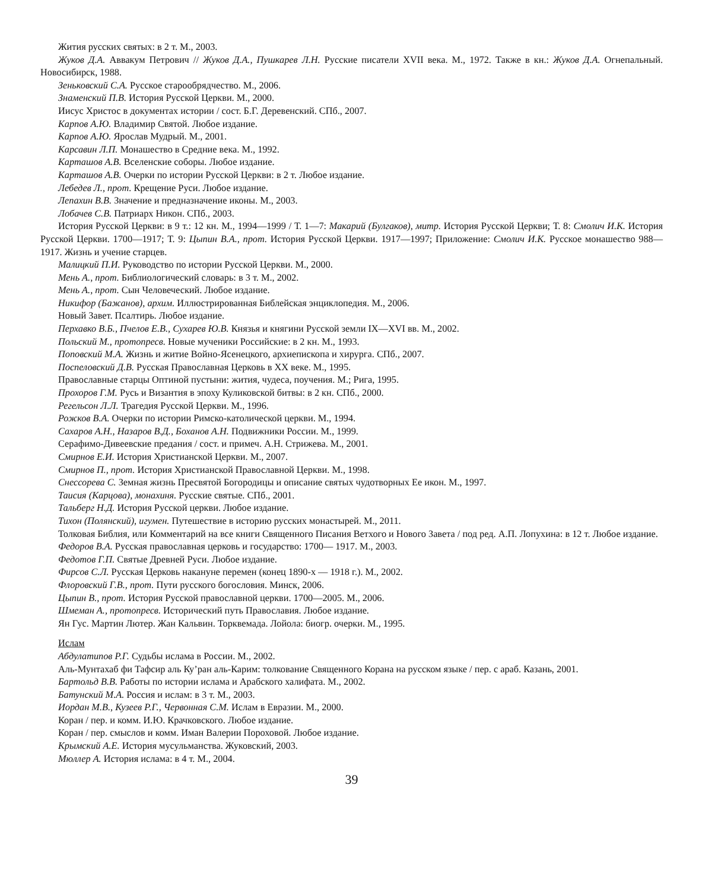Жития русских святых: в 2 т. М., 2003.
Жуков Д.А. Аввакум Петрович // Жуков Д.А., Пушкарев Л.Н. Русские писатели XVII века. М., 1972. Также в кн.: Жуков Д.А. Огнепальный. Новосибирск, 1988.
Зеньковский С.А. Русское старообрядчество. М., 2006.
Знаменский П.В. История Русской Церкви. М., 2000.
Иисус Христос в документах истории / сост. Б.Г. Деревенский. СПб., 2007.
Карпов А.Ю. Владимир Святой. Любое издание.
Карпов А.Ю. Ярослав Мудрый. М., 2001.
Карсавин Л.П. Монашество в Средние века. М., 1992.
Карташов А.В. Вселенские соборы. Любое издание.
Карташов А.В. Очерки по истории Русской Церкви: в 2 т. Любое издание.
Лебедев Л., прот. Крещение Руси. Любое издание.
Лепахин В.В. Значение и предназначение иконы. М., 2003.
Лобачев С.В. Патриарх Никон. СПб., 2003.
История Русской Церкви: в 9 т.: 12 кн. М., 1994—1999 / Т. 1—7: Макарий (Булгаков), митр. История Русской Церкви; Т. 8: Смолич И.К. История Русской Церкви. 1700—1917; Т. 9: Цыпин В.А., прот. История Русской Церкви. 1917—1997; Приложение: Смолич И.К. Русское монашество 988—1917. Жизнь и учение старцев.
Малицкий П.И. Руководство по истории Русской Церкви. М., 2000.
Мень А., прот. Библиологический словарь: в 3 т. М., 2002.
Мень А., прот. Сын Человеческий. Любое издание.
Никифор (Бажанов), архим. Иллюстрированная Библейская энциклопедия. М., 2006.
Новый Завет. Псалтирь. Любое издание.
Перхавко В.Б., Пчелов Е.В., Сухарев Ю.В. Князья и княгини Русской земли IX—XVI вв. М., 2002.
Польский М., протопресв. Новые мученики Российские: в 2 кн. М., 1993.
Поповский М.А. Жизнь и житие Войно-Ясенецкого, архиепископа и хирурга. СПб., 2007.
Поспеловский Д.В. Русская Православная Церковь в XX веке. М., 1995.
Православные старцы Оптиной пустыни: жития, чудеса, поучения. М.; Рига, 1995.
Прохоров Г.М. Русь и Византия в эпоху Куликовской битвы: в 2 кн. СПб., 2000.
Регельсон Л.Л. Трагедия Русской Церкви. М., 1996.
Рожков В.А. Очерки по истории Римско-католической церкви. М., 1994.
Сахаров А.Н., Назаров В.Д., Боханов А.Н. Подвижники России. М., 1999.
Серафимо-Дивеевские предания / сост. и примеч. А.Н. Стрижева. М., 2001.
Смирнов Е.И. История Христианской Церкви. М., 2007.
Смирнов П., прот. История Христианской Православной Церкви. М., 1998.
Снессорева С. Земная жизнь Пресвятой Богородицы и описание святых чудотворных Ее икон. М., 1997.
Таисия (Карцова), монахиня. Русские святые. СПб., 2001.
Тальберг Н.Д. История Русской церкви. Любое издание.
Тихон (Полянский), игумен. Путешествие в историю русских монастырей. М., 2011.
Толковая Библия, или Комментарий на все книги Священного Писания Ветхого и Нового Завета / под ред. А.П. Лопухина: в 12 т. Любое издание.
Федоров В.А. Русская православная церковь и государство: 1700— 1917. М., 2003.
Федотов Г.П. Святые Древней Руси. Любое издание.
Фирсов С.Л. Русская Церковь накануне перемен (конец 1890-х — 1918 г.). М., 2002.
Флоровский Г.В., прот. Пути русского богословия. Минск, 2006.
Цыпин В., прот. История Русской православной церкви. 1700—2005. М., 2006.
Шмеман А., протопресв. Исторический путь Православия. Любое издание.
Ян Гус. Мартин Лютер. Жан Кальвин. Торквемада. Лойола: биогр. очерки. М., 1995.
Ислам
Абдулатипов Р.Г. Судьбы ислама в России. М., 2002.
Аль-Мунтахаб фи Тафсир аль Ку’ран аль-Карим: толкование Священного Корана на русском языке / пер. с араб. Казань, 2001.
Бартольд В.В. Работы по истории ислама и Арабского халифата. М., 2002.
Батунский М.А. Россия и ислам: в 3 т. М., 2003.
Иордан М.В., Кузеев Р.Г., Червонная С.М. Ислам в Евразии. М., 2000.
Коран / пер. и комм. И.Ю. Крачковского. Любое издание.
Коран / пер. смыслов и комм. Иман Валерии Пороховой. Любое издание.
Крымский А.Е. История мусульманства. Жуковский, 2003.
Мюллер А. История ислама: в 4 т. М., 2004.
39